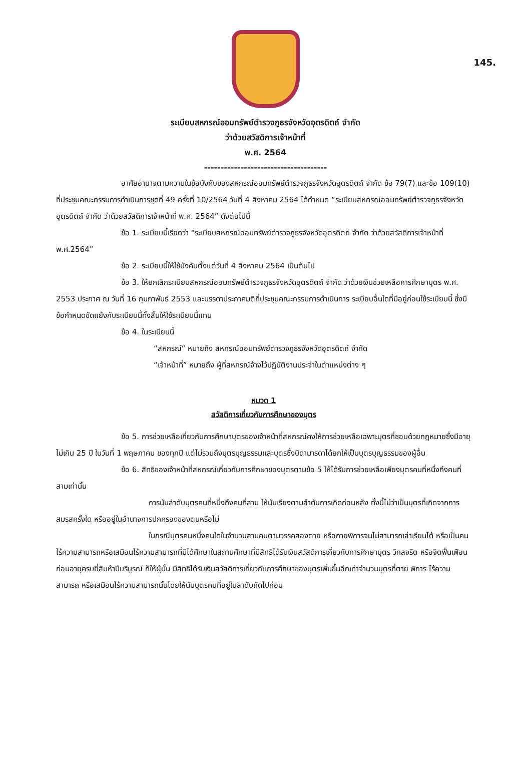145.
ระเบียบสหกรณ์ออมทรัพย์ตำรวจภูธรจังหวัดอุตรดิตถ์ จำกัด
ว่าด้วยสวัสดิการเจ้าหน้าที่
พ.ศ. 2564
-------------------------------------
อาศัยอำนาจตามความในข้อบังคับของสหกรณ์ออมทรัพย์ตำรวจภูธรจังหวัดอุตรดิตถ์ จำกัด ข้อ 79(7) และข้อ 109(10) ที่ประชุมคณะกรรมการดำเนินการชุดที่ 49 ครั้งที่ 10/2564 วันที่ 4 สิงหาคม 2564 ได้กำหนด “ระเบียบสหกรณ์ออมทรัพย์ตำรวจภูธรจังหวัดอุตรดิตถ์ จำกัด ว่าด้วยสวัสดิการเจ้าหน้าที่ พ.ศ. 2564” ดังต่อไปนี้
ข้อ 1. ระเบียบนี้เรียกว่า “ระเบียบสหกรณ์ออมทรัพย์ตำรวจภูธรจังหวัดอุตรดิตถ์ จำกัด ว่าด้วยสวัสดิการเจ้าหน้าที่ พ.ศ.2564”
ข้อ 2. ระเบียบนี้ให้ใช้บังคับตั้งแต่วันที่ 4 สิงหาคม 2564 เป็นต้นไป
ข้อ 3. ให้ยกเลิกระเบียบสหกรณ์ออมทรัพย์ตำรวจภูธรจังหวัดอุตรดิตถ์ จำกัด ว่าด้วยเงินช่วยเหลือการศึกษาบุตร พ.ศ. 2553 ประกาศ ณ วันที่ 16 กุมภาพันธ์ 2553 และบรรดาประกาศมติที่ประชุมคณะกรรมการดำเนินการ ระเบียบอื่นใดที่มีอยู่ก่อนใช้ระเบียบนี้ ซึ่งมีข้อกำหนดขัดแย้งกับระเบียบนี้ทั้งสิ้นให้ใช้ระเบียบนี้แทน
ข้อ 4. ในระเบียบนี้
“สหกรณ์” หมายถึง สหกรณ์ออมทรัพย์ตำรวจภูธรจังหวัดอุตรดิตถ์ จำกัด
“เจ้าหน้าที่” หมายถึง ผู้ที่สหกรณ์จ้างไว้ปฏิบัติงานประจำในตำแหน่งต่าง ๆ
หมวด 1
สวัสดิการเกี่ยวกับการศึกษาของบุตร
ข้อ 5. การช่วยเหลือเกี่ยวกับการศึกษาบุตรของเจ้าหน้าที่สหกรณ์คงให้การช่วยเหลือเฉพาะบุตรที่ชอบด้วยกฎหมายซึ่งมีอายุไม่เกิน 25 ปี ในวันที่ 1 พฤษภาคม ของทุกปี แต่ไม่รวมถึงบุตรบุญธรรมและบุตรซึ่งบิดามารดาได้ยกให้เป็นบุตรบุญธรรมของผู้อื่น
ข้อ 6. สิทธิของเจ้าหน้าที่สหกรณ์เกี่ยวกับการศึกษาของบุตรตามข้อ 5 ให้ได้รับการช่วยเหลือเพียงบุตรคนที่หนึ่งถึงคนที่สามเท่านั้น
การนับลำดับบุตรคนที่หนึ่งถึงคนที่สาม ให้นับเรียงตามลำดับการเกิดก่อนหลัง ทั้งนี้ไม่ว่าเป็นบุตรที่เกิดจากการสมรสครั้งใด หรืออยู่ในอำนาจการปกครองของตนหรือไม่
ในกรณีบุตรคนหนึ่งคนใดในจำนวนสามคนตามวรรคสองตาย หรือกายพิการจนไม่สามารถเล่าเรียนได้ หรือเป็นคนไร้ความสามารถหรือเสมือนไร้ความสามารถที่มิได้ศึกษาในสถานศึกษาที่มีสิทธิได้รับเงินสวัสดิการเกี่ยวกับการศึกษาบุตร วิกลจริต หรือจิตฟั่นเฟือนก่อนอายุครบยี่สิบห้าปีบริบูรณ์ ก็ให้ผู้นั้น มีสิทธิได้รับเงินสวัสดิการเกี่ยวกับการศึกษาของบุตรเพิ่มขึ้นอีกเท่าจำนวนบุตรที่ตาย พิการ ไร้ความสามารถ หรือเสมือนไร้ความสามารถนั้นโดยให้นับบุตรคนที่อยู่ในลำดับถัดไปก่อน